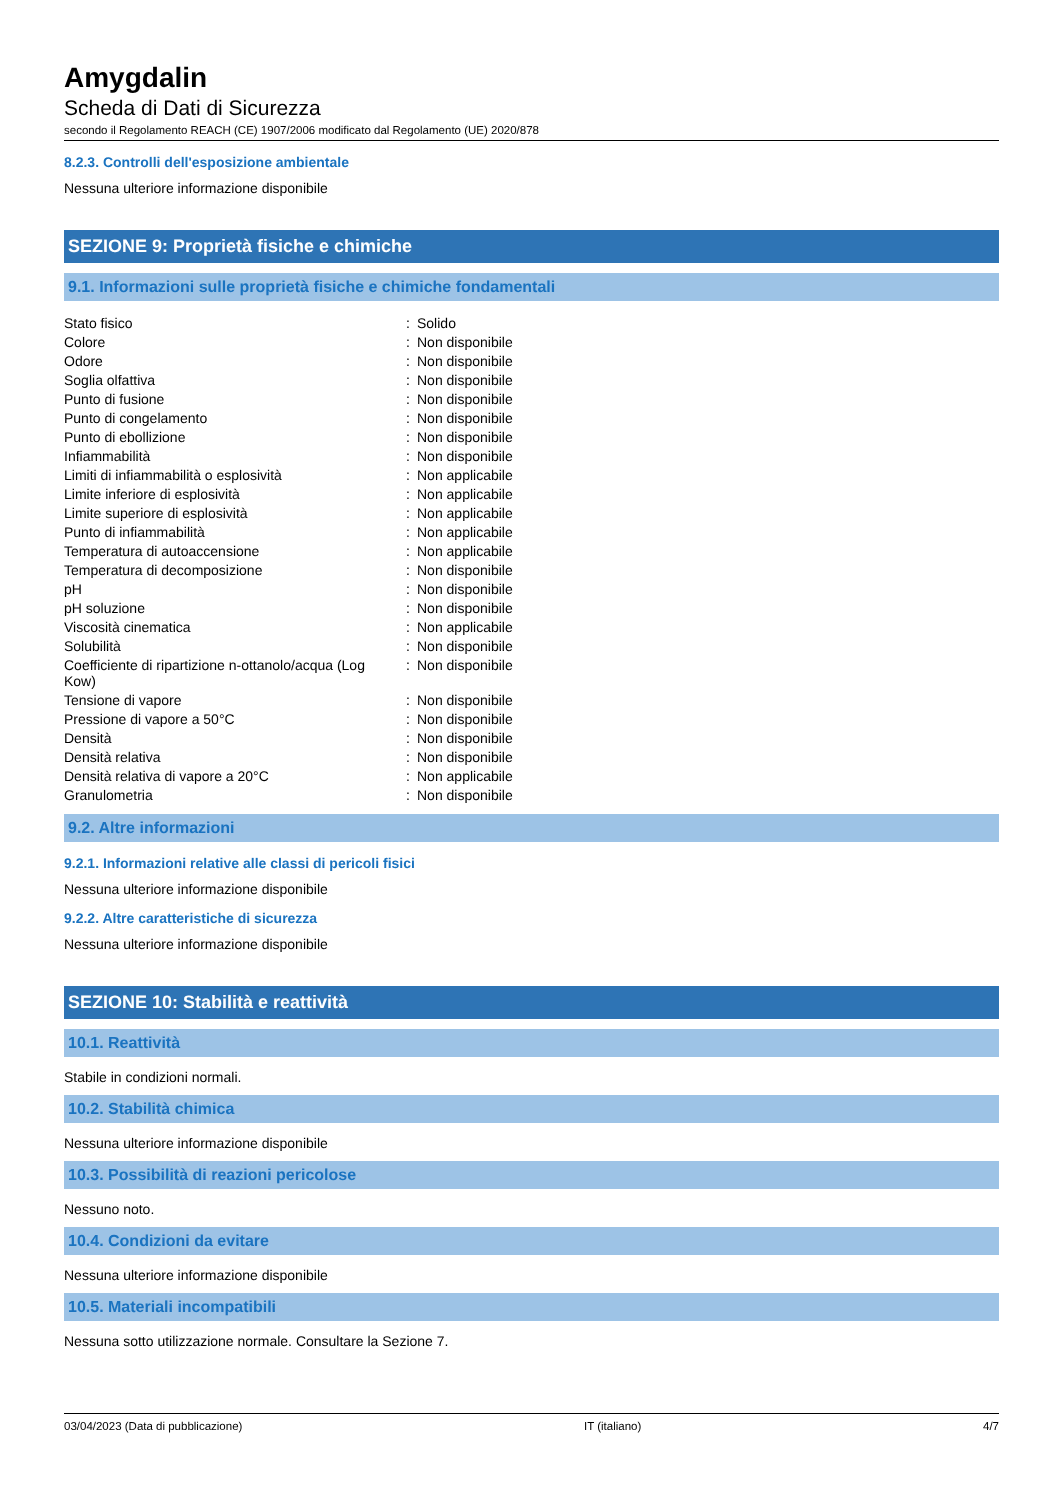Amygdalin
Scheda di Dati di Sicurezza
secondo il Regolamento REACH (CE) 1907/2006 modificato dal Regolamento (UE) 2020/878
8.2.3. Controlli dell'esposizione ambientale
Nessuna ulteriore informazione disponibile
SEZIONE 9: Proprietà fisiche e chimiche
9.1. Informazioni sulle proprietà fisiche e chimiche fondamentali
| Stato fisico | : | Solido |
| Colore | : | Non disponibile |
| Odore | : | Non disponibile |
| Soglia olfattiva | : | Non disponibile |
| Punto di fusione | : | Non disponibile |
| Punto di congelamento | : | Non disponibile |
| Punto di ebollizione | : | Non disponibile |
| Infiammabilità | : | Non disponibile |
| Limiti di infiammabilità o esplosività | : | Non applicabile |
| Limite inferiore di esplosività | : | Non applicabile |
| Limite superiore di esplosività | : | Non applicabile |
| Punto di infiammabilità | : | Non applicabile |
| Temperatura di autoaccensione | : | Non applicabile |
| Temperatura di decomposizione | : | Non disponibile |
| pH | : | Non disponibile |
| pH soluzione | : | Non disponibile |
| Viscosità cinematica | : | Non applicabile |
| Solubilità | : | Non disponibile |
| Coefficiente di ripartizione n-ottanolo/acqua (Log Kow) | : | Non disponibile |
| Tensione di vapore | : | Non disponibile |
| Pressione di vapore a 50°C | : | Non disponibile |
| Densità | : | Non disponibile |
| Densità relativa | : | Non disponibile |
| Densità relativa di vapore a 20°C | : | Non applicabile |
| Granulometria | : | Non disponibile |
9.2. Altre informazioni
9.2.1. Informazioni relative alle classi di pericoli fisici
Nessuna ulteriore informazione disponibile
9.2.2. Altre caratteristiche di sicurezza
Nessuna ulteriore informazione disponibile
SEZIONE 10: Stabilità e reattività
10.1. Reattività
Stabile in condizioni normali.
10.2. Stabilità chimica
Nessuna ulteriore informazione disponibile
10.3. Possibilità di reazioni pericolose
Nessuno noto.
10.4. Condizioni da evitare
Nessuna ulteriore informazione disponibile
10.5. Materiali incompatibili
Nessuna sotto utilizzazione normale. Consultare la Sezione 7.
03/04/2023 (Data di pubblicazione) IT (italiano) 4/7